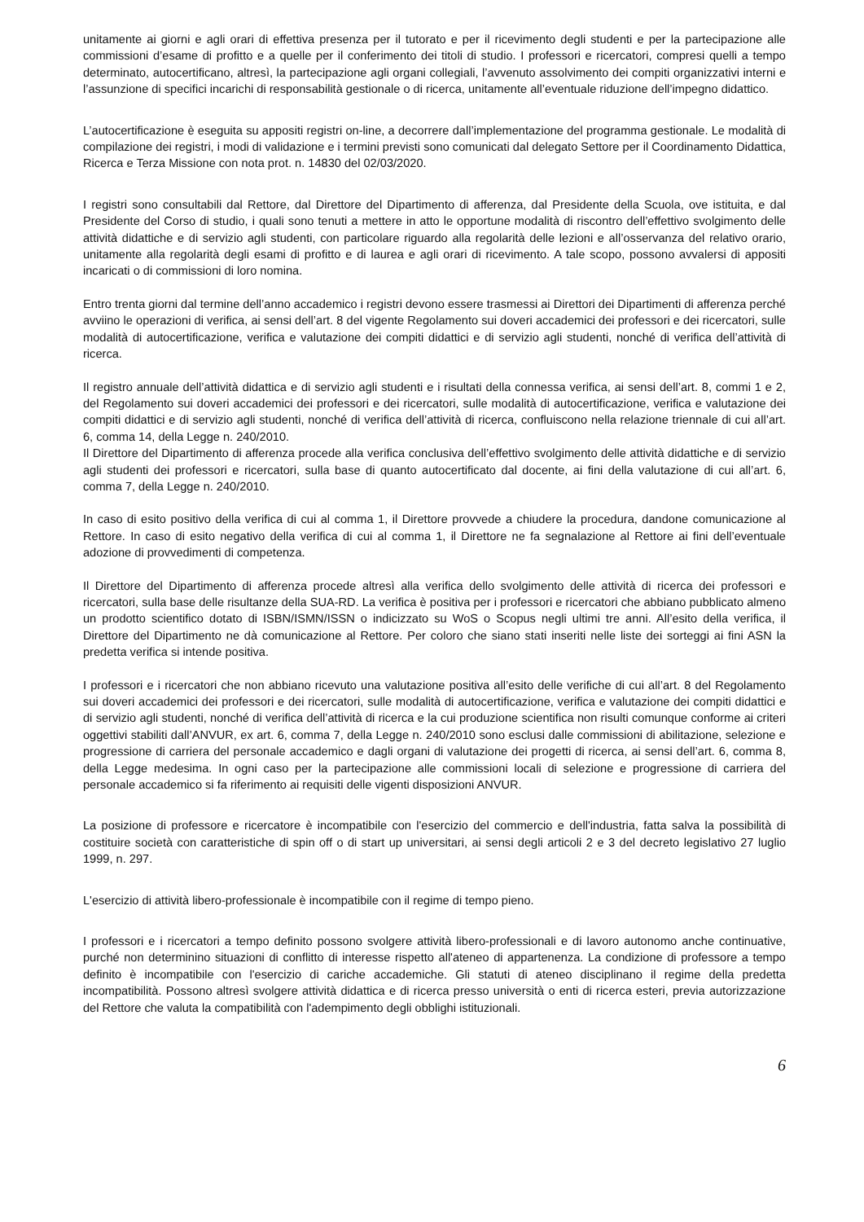unitamente ai giorni e agli orari di effettiva presenza per il tutorato e per il ricevimento degli studenti e per la partecipazione alle commissioni d’esame di profitto e a quelle per il conferimento dei titoli di studio. I professori e ricercatori, compresi quelli a tempo determinato, autocertificano, altresì, la partecipazione agli organi collegiali, l’avvenuto assolvimento dei compiti organizzativi interni e l’assunzione di specifici incarichi di responsabilità gestionale o di ricerca, unitamente all’eventuale riduzione dell’impegno didattico.
L’autocertificazione è eseguita su appositi registri on-line, a decorrere dall’implementazione del programma gestionale. Le modalità di compilazione dei registri, i modi di validazione e i termini previsti sono comunicati dal delegato Settore per il Coordinamento Didattica, Ricerca e Terza Missione con nota prot. n. 14830 del 02/03/2020.
I registri sono consultabili dal Rettore, dal Direttore del Dipartimento di afferenza, dal Presidente della Scuola, ove istituita, e dal Presidente del Corso di studio, i quali sono tenuti a mettere in atto le opportune modalità di riscontro dell’effettivo svolgimento delle attività didattiche e di servizio agli studenti, con particolare riguardo alla regolarità delle lezioni e all’osservanza del relativo orario, unitamente alla regolarità degli esami di profitto e di laurea e agli orari di ricevimento. A tale scopo, possono avvalersi di appositi incaricati o di commissioni di loro nomina.
Entro trenta giorni dal termine dell’anno accademico i registri devono essere trasmessi ai Direttori dei Dipartimenti di afferenza perché avviino le operazioni di verifica, ai sensi dell’art. 8 del vigente Regolamento sui doveri accademici dei professori e dei ricercatori, sulle modalità di autocertificazione, verifica e valutazione dei compiti didattici e di servizio agli studenti, nonché di verifica dell’attività di ricerca.
Il registro annuale dell’attività didattica e di servizio agli studenti e i risultati della connessa verifica, ai sensi dell’art. 8, commi 1 e 2, del Regolamento sui doveri accademici dei professori e dei ricercatori, sulle modalità di autocertificazione, verifica e valutazione dei compiti didattici e di servizio agli studenti, nonché di verifica dell’attività di ricerca, confluiscono nella relazione triennale di cui all’art. 6, comma 14, della Legge n. 240/2010.
Il Direttore del Dipartimento di afferenza procede alla verifica conclusiva dell’effettivo svolgimento delle attività didattiche e di servizio agli studenti dei professori e ricercatori, sulla base di quanto autocertificato dal docente, ai fini della valutazione di cui all’art. 6, comma 7, della Legge n. 240/2010.
In caso di esito positivo della verifica di cui al comma 1, il Direttore provvede a chiudere la procedura, dandone comunicazione al Rettore. In caso di esito negativo della verifica di cui al comma 1, il Direttore ne fa segnalazione al Rettore ai fini dell’eventuale adozione di provvedimenti di competenza.
Il Direttore del Dipartimento di afferenza procede altresì alla verifica dello svolgimento delle attività di ricerca dei professori e ricercatori, sulla base delle risultanze della SUA-RD. La verifica è positiva per i professori e ricercatori che abbiano pubblicato almeno un prodotto scientifico dotato di ISBN/ISMN/ISSN o indicizzato su WoS o Scopus negli ultimi tre anni. All’esito della verifica, il Direttore del Dipartimento ne dà comunicazione al Rettore. Per coloro che siano stati inseriti nelle liste dei sorteggi ai fini ASN la predetta verifica si intende positiva.
I professori e i ricercatori che non abbiano ricevuto una valutazione positiva all’esito delle verifiche di cui all’art. 8 del Regolamento sui doveri accademici dei professori e dei ricercatori, sulle modalità di autocertificazione, verifica e valutazione dei compiti didattici e di servizio agli studenti, nonché di verifica dell’attività di ricerca e la cui produzione scientifica non risulti comunque conforme ai criteri oggettivi stabiliti dall’ANVUR, ex art. 6, comma 7, della Legge n. 240/2010 sono esclusi dalle commissioni di abilitazione, selezione e progressione di carriera del personale accademico e dagli organi di valutazione dei progetti di ricerca, ai sensi dell’art. 6, comma 8, della Legge medesima. In ogni caso per la partecipazione alle commissioni locali di selezione e progressione di carriera del personale accademico si fa riferimento ai requisiti delle vigenti disposizioni ANVUR.
La posizione di professore e ricercatore è incompatibile con l'esercizio del commercio e dell'industria, fatta salva la possibilità di costituire società con caratteristiche di spin off o di start up universitari, ai sensi degli articoli 2 e 3 del decreto legislativo 27 luglio 1999, n. 297.
L'esercizio di attività libero-professionale è incompatibile con il regime di tempo pieno.
I professori e i ricercatori a tempo definito possono svolgere attività libero-professionali e di lavoro autonomo anche continuative, purché non determinino situazioni di conflitto di interesse rispetto all'ateneo di appartenenza. La condizione di professore a tempo definito è incompatibile con l'esercizio di cariche accademiche. Gli statuti di ateneo disciplinano il regime della predetta incompatibilità. Possono altresì svolgere attività didattica e di ricerca presso università o enti di ricerca esteri, previa autorizzazione del Rettore che valuta la compatibilità con l'adempimento degli obblighi istituzionali.
6